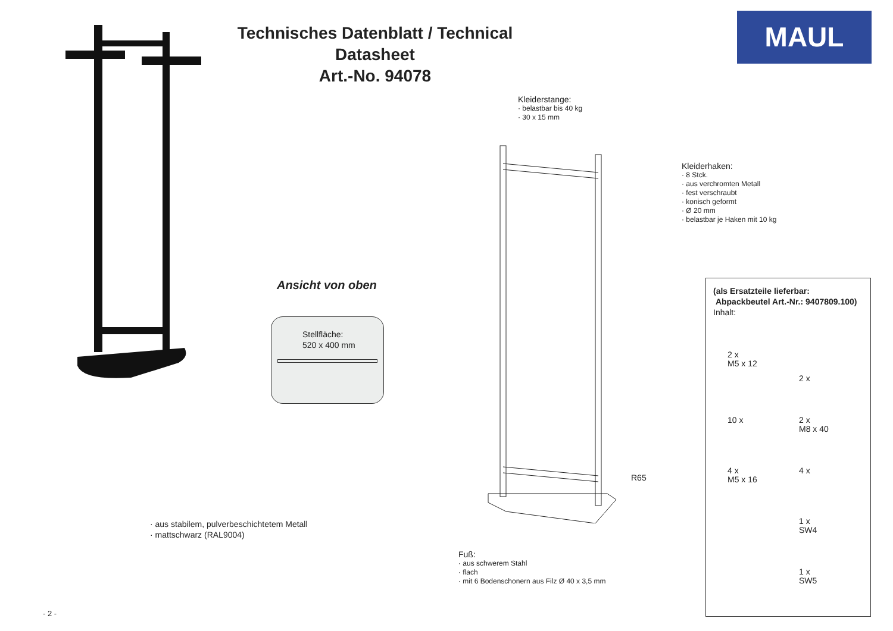Technisches Datenblatt / Technical Datasheet
Art.-No. 94078
MAUL
Kleiderstange:
· belastbar bis 40 kg
· 30 x 15 mm
Kleiderhaken:
· 8 Stck.
· aus verchromten Metall
· fest verschraubt
· konisch geformt
· Ø 20 mm
· belastbar je Haken mit 10 kg
R65
Ansicht von oben
Stellfläche:
520 x 400 mm
· aus stabilem, pulverbeschichtetem Metall
· mattschwarz (RAL9004)
Fuß:
· aus schwerem Stahl
· flach
· mit 6 Bodenschonern aus Filz Ø 40 x 3,5 mm
(als Ersatzteile lieferbar:
Abpackbeutel Art.-Nr.: 9407809.100)
Inhalt:
2 x
M5 x 12
2 x
10 x
2 x
M8 x 40
4 x
M5 x 16
4 x
1 x
SW4
1 x
SW5
- 2 -